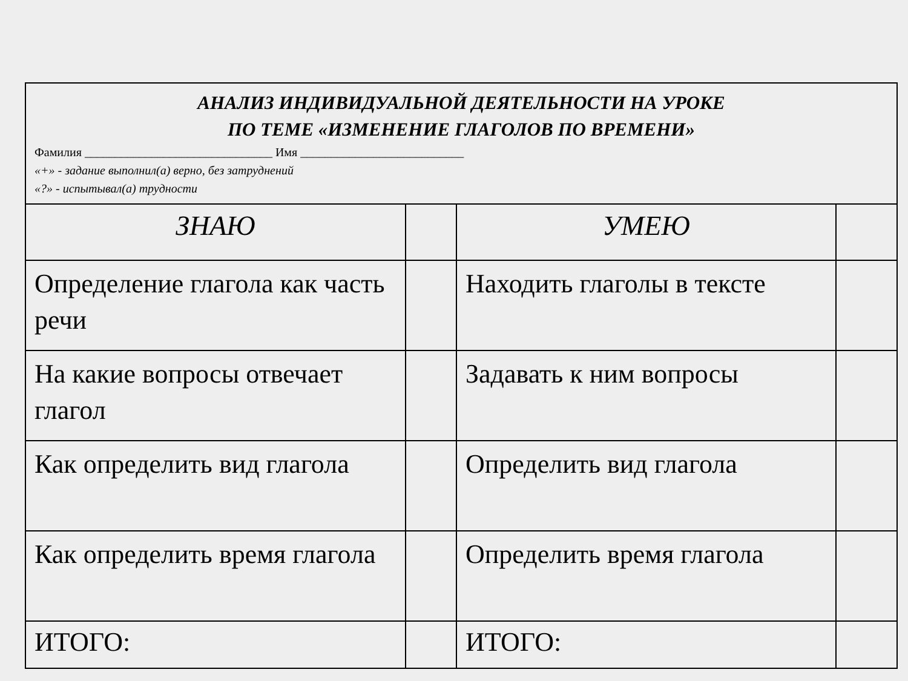| АНАЛИЗ ИНДИВИДУАЛЬНОЙ ДЕЯТЕЛЬНОСТИ НА УРОКЕ ПО ТЕМЕ «ИЗМЕНЕНИЕ ГЛАГОЛОВ ПО ВРЕМЕНИ» Фамилия _______________________________ Имя ___________________________ «+» - задание выполнил(а) верно, без затруднений «?» - испытывал(а) трудности | | | |
| ЗНАЮ | | УМЕЮ | |
| Определение глагола как часть речи | | Находить глаголы в тексте | |
| На какие вопросы отвечает глагол | | Задавать к ним вопросы | |
| Как определить вид глагола | | Определить вид глагола | |
| Как определить время глагола | | Определить время глагола | |
| ИТОГО: | | ИТОГО: | |